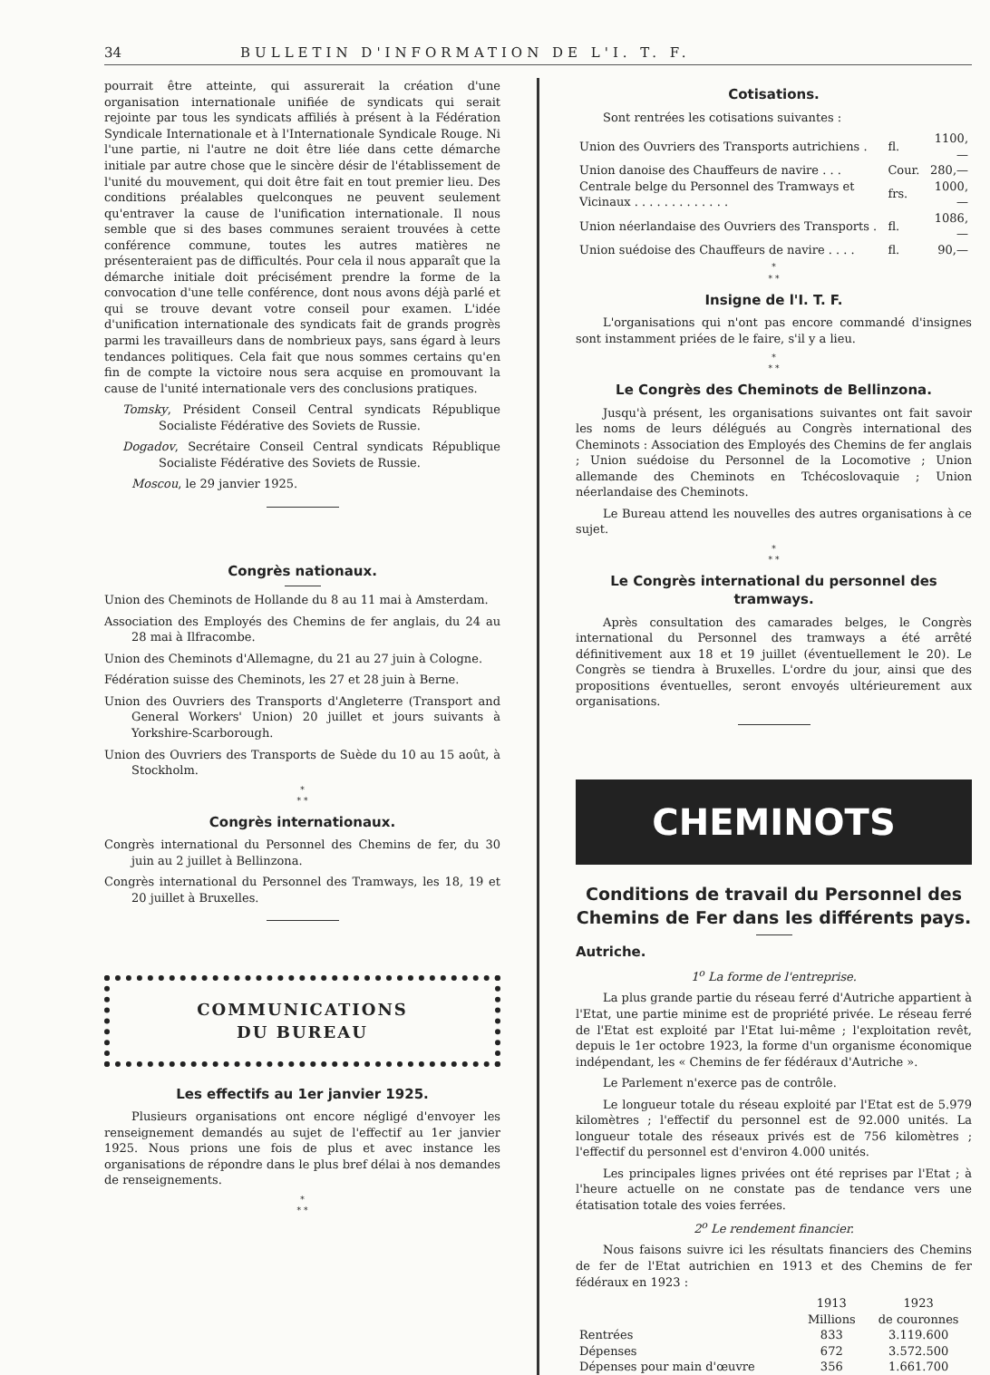34 BULLETIN D'INFORMATION DE L'I. T. F.
pourrait être atteinte, qui assurerait la création d'une organisation internationale unifiée de syndicats qui serait rejointe par tous les syndicats affiliés à présent à la Fédération Syndicale Internationale et à l'Internationale Syndicale Rouge. Ni l'une partie, ni l'autre ne doit être liée dans cette démarche initiale par autre chose que le sincère désir de l'établissement de l'unité du mouvement, qui doit être fait en tout premier lieu. Des conditions préalables quelconques ne peuvent seulement qu'entraver la cause de l'unification internationale. Il nous semble que si des bases communes seraient trouvées à cette conférence commune, toutes les autres matières ne présenteraient pas de difficultés. Pour cela il nous apparaît que la démarche initiale doit précisément prendre la forme de la convocation d'une telle conférence, dont nous avons déjà parlé et qui se trouve devant votre conseil pour examen. L'idée d'unification internationale des syndicats fait de grands progrès parmi les travailleurs dans de nombrieux pays, sans égard à leurs tendances politiques. Cela fait que nous sommes certains qu'en fin de compte la victoire nous sera acquise en promouvant la cause de l'unité internationale vers des conclusions pratiques.
Tomsky, Président Conseil Central syndicats République Socialiste Fédérative des Soviets de Russie.
Dogadov, Secrétaire Conseil Central syndicats République Socialiste Fédérative des Soviets de Russie.
Moscou, le 29 janvier 1925.
Congrès nationaux.
Union des Cheminots de Hollande du 8 au 11 mai à Amsterdam.
Association des Employés des Chemins de fer anglais, du 24 au 28 mai à Ilfracombe.
Union des Cheminots d'Allemagne, du 21 au 27 juin à Cologne.
Fédération suisse des Cheminots, les 27 et 28 juin à Berne.
Union des Ouvriers des Transports d'Angleterre (Transport and General Workers' Union) 20 juillet et jours suivants à Yorkshire-Scarborough.
Union des Ouvriers des Transports de Suède du 10 au 15 août, à Stockholm.
*
* *
Congrès internationaux.
Congrès international du Personnel des Chemins de fer, du 30 juin au 2 juillet à Bellinzona.
Congrès international du Personnel des Tramways, les 18, 19 et 20 juillet à Bruxelles.
COMMUNICATIONS
DU BUREAU
Les effectifs au 1er janvier 1925.
Plusieurs organisations ont encore négligé d'envoyer les renseignement demandés au sujet de l'effectif au 1er janvier 1925. Nous prions une fois de plus et avec instance les organisations de répondre dans le plus bref délai à nos demandes de renseignements.
*
* *
Cotisations.
Sont rentrées les cotisations suivantes :
| Union des Ouvriers des Transports autrichiens . | fl. | 1100,— |
| Union danoise des Chauffeurs de navire . . . | Cour. | 280,— |
| Centrale belge du Personnel des Tramways et Vicinaux . . . . . . . . . . . . . | frs. | 1000,— |
| Union néerlandaise des Ouvriers des Transports . | fl. | 1086,— |
| Union suédoise des Chauffeurs de navire . . . . | fl. | 90,— |
*
* *
Insigne de l'I. T. F.
L'organisations qui n'ont pas encore commandé d'insignes sont instamment priées de le faire, s'il y a lieu.
*
* *
Le Congrès des Cheminots de Bellinzona.
Jusqu'à présent, les organisations suivantes ont fait savoir les noms de leurs délégués au Congrès international des Cheminots : Association des Employés des Chemins de fer anglais ; Union suédoise du Personnel de la Locomotive ; Union allemande des Cheminots en Tchécoslovaquie ; Union néerlandaise des Cheminots.
Le Bureau attend les nouvelles des autres organisations à ce sujet.
*
* *
Le Congrès international du personnel des tramways.
Après consultation des camarades belges, le Congrès international du Personnel des tramways a été arrêté définitivement aux 18 et 19 juillet (éventuellement le 20). Le Congrès se tiendra à Bruxelles. L'ordre du jour, ainsi que des propositions éventuelles, seront envoyés ultérieurement aux organisations.
CHEMINOTS
Conditions de travail du Personnel des Chemins de Fer dans les différents pays.
Autriche.
1<sup>o</sup> La forme de l'entreprise.
La plus grande partie du réseau ferré d'Autriche appartient à l'Etat, une partie minime est de propriété privée. Le réseau ferré de l'Etat est exploité par l'Etat lui-même ; l'exploitation revêt, depuis le 1er octobre 1923, la forme d'un organisme économique indépendant, les « Chemins de fer fédéraux d'Autriche ».
Le Parlement n'exerce pas de contrôle.
Le longueur totale du réseau exploité par l'Etat est de 5.979 kilomètres ; l'effectif du personnel est de 92.000 unités. La longueur totale des réseaux privés est de 756 kilomètres ; l'effectif du personnel est d'environ 4.000 unités.
Les principales lignes privées ont été reprises par l'Etat ; à l'heure actuelle on ne constate pas de tendance vers une étatisation totale des voies ferrées.
2<sup>o</sup> Le rendement financier.
Nous faisons suivre ici les résultats financiers des Chemins de fer de l'Etat autrichien en 1913 et des Chemins de fer fédéraux en 1923 :
| | 1913 Millions | 1923 de couronnes |
| --- | --- | --- |
| Rentrées | 833 | 3.119.600 |
| Dépenses | 672 | 3.572.500 |
| Dépenses pour main d'œuvre | 356 | 1.661.700 |